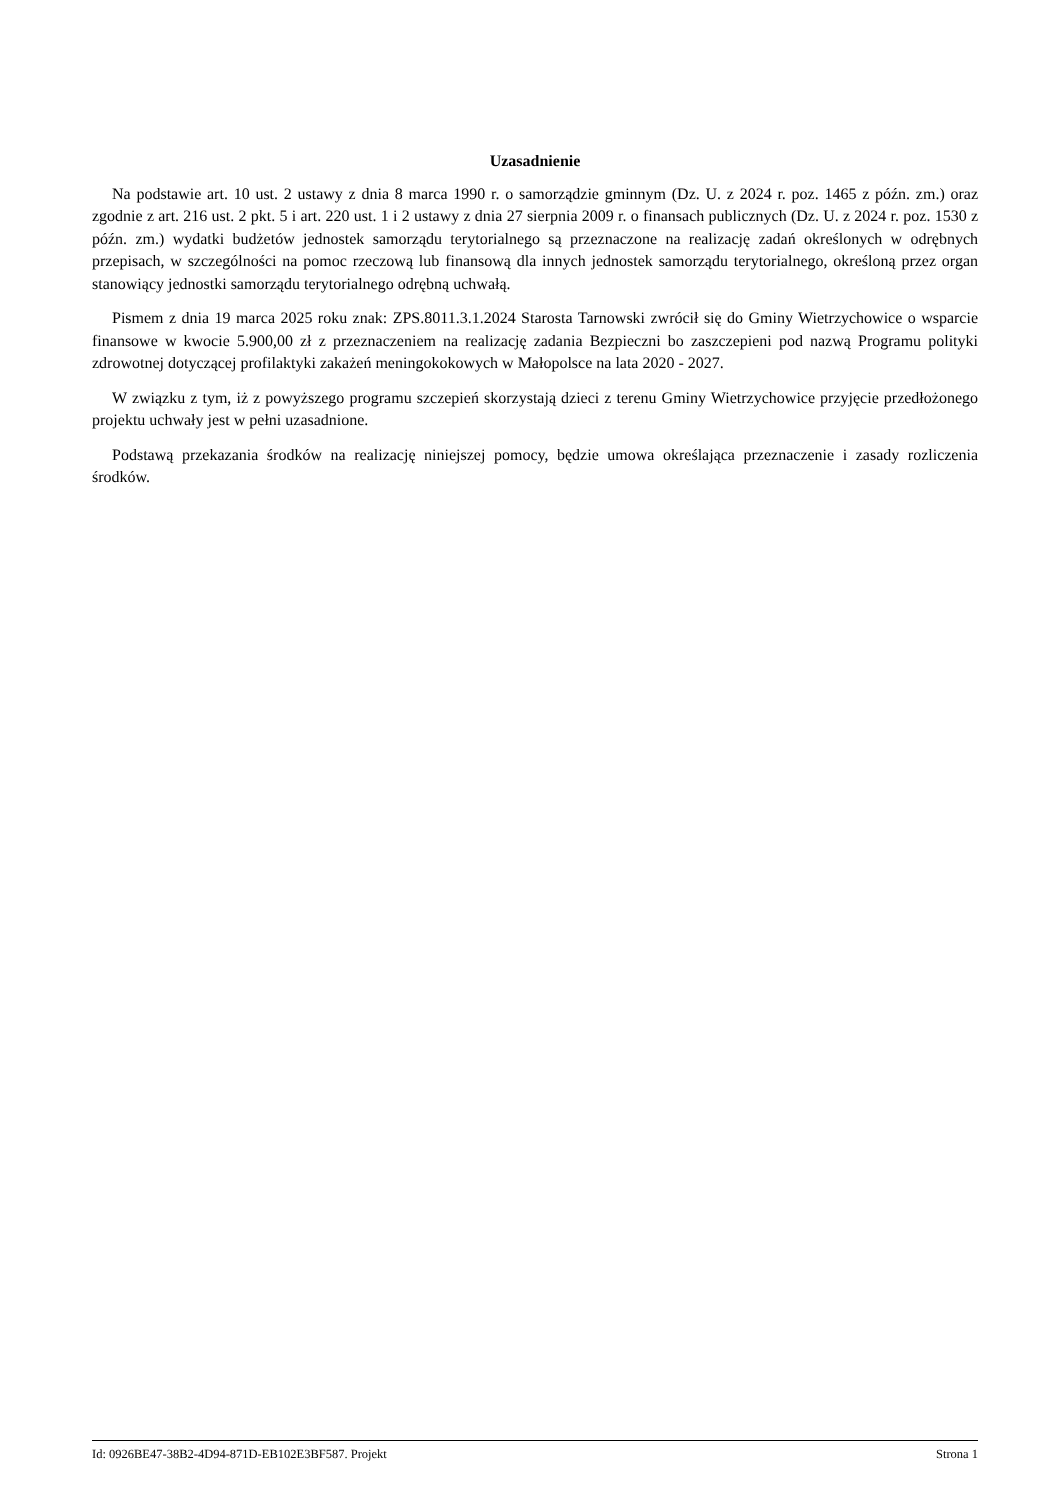Uzasadnienie
Na podstawie art. 10 ust. 2 ustawy z dnia 8 marca 1990 r. o samorządzie gminnym (Dz. U. z 2024 r. poz. 1465 z późn. zm.) oraz zgodnie z art. 216 ust. 2 pkt. 5 i art. 220 ust. 1 i 2 ustawy z dnia 27 sierpnia 2009 r. o finansach publicznych (Dz. U. z 2024 r. poz. 1530 z późn. zm.) wydatki budżetów jednostek samorządu terytorialnego są przeznaczone na realizację zadań określonych w odrębnych przepisach, w szczególności na pomoc rzeczową lub finansową dla innych jednostek samorządu terytorialnego, określoną przez organ stanowiący jednostki samorządu terytorialnego odrębną uchwałą.
Pismem z dnia 19 marca 2025 roku znak: ZPS.8011.3.1.2024 Starosta Tarnowski zwrócił się do Gminy Wietrzychowice o wsparcie finansowe w kwocie 5.900,00 zł z przeznaczeniem na realizację zadania Bezpieczni bo zaszczepieni pod nazwą Programu polityki zdrowotnej dotyczącej profilaktyki zakażeń meningokokowych w Małopolsce na lata 2020 - 2027.
W związku z tym, iż z powyższego programu szczepień skorzystają dzieci z terenu Gminy Wietrzychowice przyjęcie przedłożonego projektu uchwały jest w pełni uzasadnione.
Podstawą przekazania środków na realizację niniejszej pomocy, będzie umowa określająca przeznaczenie i zasady rozliczenia środków.
Id: 0926BE47-38B2-4D94-871D-EB102E3BF587. Projekt Strona 1